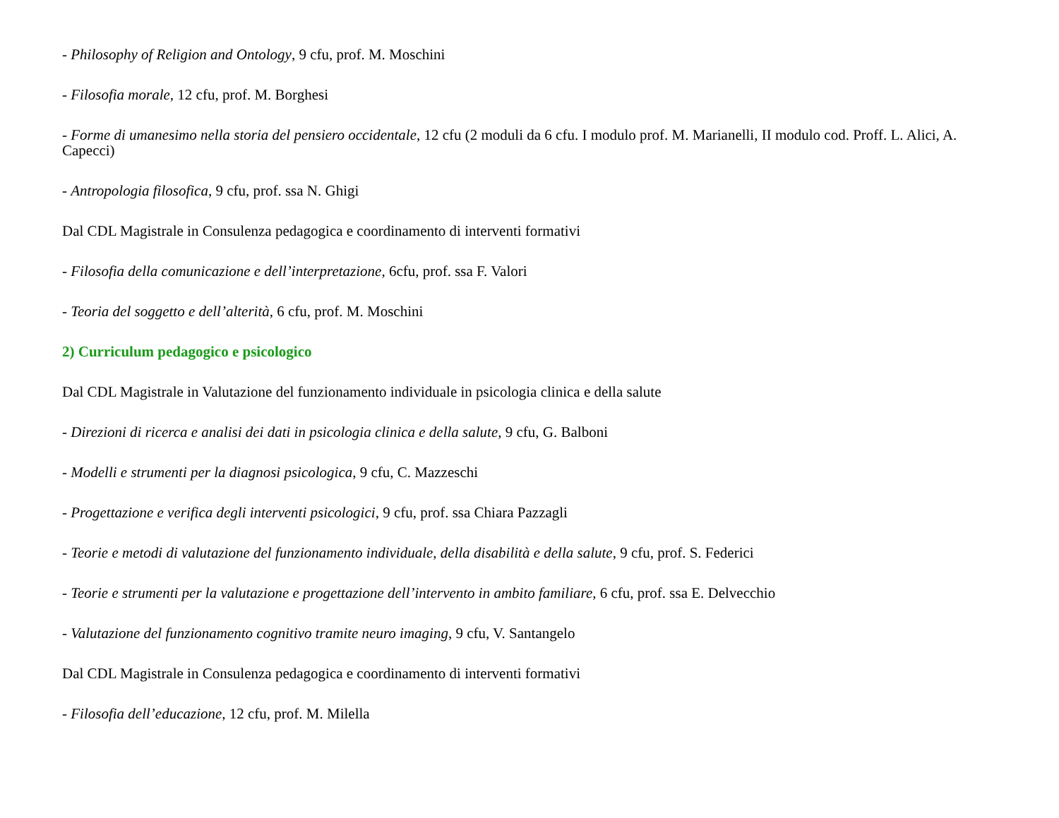- Philosophy of Religion and Ontology, 9 cfu, prof. M. Moschini
- Filosofia morale, 12 cfu, prof. M. Borghesi
- Forme di umanesimo nella storia del pensiero occidentale, 12 cfu (2 moduli da 6 cfu. I modulo prof. M. Marianelli, II modulo cod. Proff. L. Alici, A. Capecci)
- Antropologia filosofica, 9 cfu, prof. ssa N. Ghigi
Dal CDL Magistrale in Consulenza pedagogica e coordinamento di interventi formativi
- Filosofia della comunicazione e dell’interpretazione, 6cfu, prof. ssa F. Valori
- Teoria del soggetto e dell’alterità, 6 cfu, prof. M. Moschini
2) Curriculum pedagogico e psicologico
Dal CDL Magistrale in Valutazione del funzionamento individuale in psicologia clinica e della salute
- Direzioni di ricerca e analisi dei dati in psicologia clinica e della salute, 9 cfu, G. Balboni
- Modelli e strumenti per la diagnosi psicologica, 9 cfu, C. Mazzeschi
- Progettazione e verifica degli interventi psicologici, 9 cfu, prof. ssa Chiara Pazzagli
- Teorie e metodi di valutazione del funzionamento individuale, della disabilità e della salute, 9 cfu, prof. S. Federici
- Teorie e strumenti per la valutazione e progettazione dell’intervento in ambito familiare, 6 cfu, prof. ssa E. Delvecchio
- Valutazione del funzionamento cognitivo tramite neuro imaging, 9 cfu, V. Santangelo
Dal CDL Magistrale in Consulenza pedagogica e coordinamento di interventi formativi
- Filosofia dell’educazione, 12 cfu, prof. M. Milella